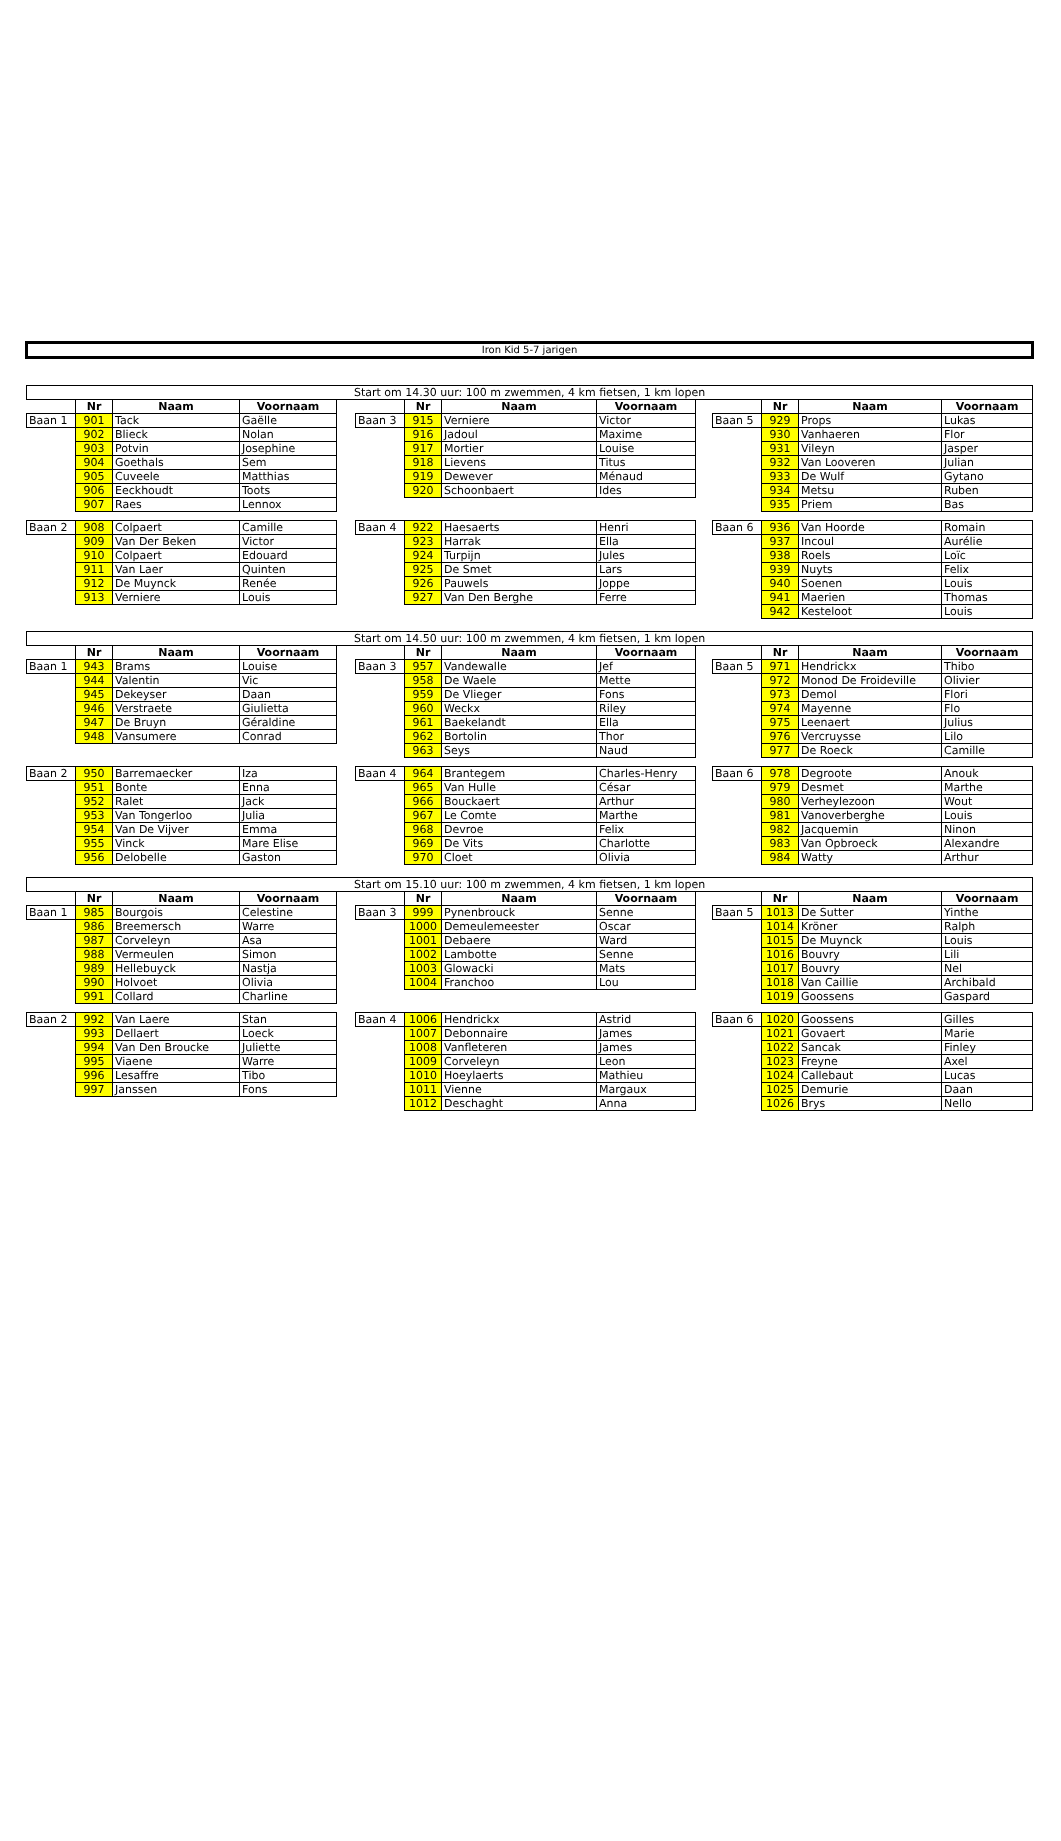Iron Kid 5-7 jarigen
| Start om 14.30 uur: 100 m zwemmen, 4 km fietsen, 1 km lopen | | | | | | | | | | | | | |
| --- | --- | --- | --- | --- | --- | --- | --- | --- | --- | --- | --- | --- | --- |
| | Nr | Naam | Voornaam | | | Nr | Naam | Voornaam | | | Nr | Naam | Voornaam |
| Baan 1 | 901 | Tack | Gaëlle | | Baan 3 | 915 | Verniere | Victor | | Baan 5 | 929 | Props | Lukas |
| | 902 | Blieck | Nolan | | | 916 | Jadoul | Maxime | | | 930 | Vanhaeren | Flor |
| | 903 | Potvin | Josephine | | | 917 | Mortier | Louise | | | 931 | Vileyn | Jasper |
| | 904 | Goethals | Sem | | | 918 | Lievens | Titus | | | 932 | Van Looveren | Julian |
| | 905 | Cuveele | Matthias | | | 919 | Dewever | Ménaud | | | 933 | De Wulf | Gytano |
| | 906 | Eeckhoudt | Toots | | | 920 | Schoonbaert | Ides | | | 934 | Metsu | Ruben |
| | 907 | Raes | Lennox | | | | | | | | 935 | Priem | Bas |
| Baan 2 | 908 | Colpaert | Camille | | Baan 4 | 922 | Haesaerts | Henri | | Baan 6 | 936 | Van Hoorde | Romain |
| | 909 | Van Der Beken | Victor | | | 923 | Harrak | Ella | | | 937 | Incoul | Aurélie |
| | 910 | Colpaert | Edouard | | | 924 | Turpijn | Jules | | | 938 | Roels | Loïc |
| | 911 | Van Laer | Quinten | | | 925 | De Smet | Lars | | | 939 | Nuyts | Felix |
| | 912 | De Muynck | Renée | | | 926 | Pauwels | Joppe | | | 940 | Soenen | Louis |
| | 913 | Verniere | Louis | | | 927 | Van Den Berghe | Ferre | | | 941 | Maerien | Thomas |
| | | | | | | | | | | | 942 | Kesteloot | Louis |
| Start om 14.50 uur: 100 m zwemmen, 4 km fietsen, 1 km lopen | | | | | | | | | | | | | |
| --- | --- | --- | --- | --- | --- | --- | --- | --- | --- | --- | --- | --- | --- |
| | Nr | Naam | Voornaam | | | Nr | Naam | Voornaam | | | Nr | Naam | Voornaam |
| Baan 1 | 943 | Brams | Louise | | Baan 3 | 957 | Vandewalle | Jef | | Baan 5 | 971 | Hendrickx | Thibo |
| | 944 | Valentin | Vic | | | 958 | De Waele | Mette | | | 972 | Monod De Froideville | Olivier |
| | 945 | Dekeyser | Daan | | | 959 | De Vlieger | Fons | | | 973 | Demol | Flori |
| | 946 | Verstraete | Giulietta | | | 960 | Weckx | Riley | | | 974 | Mayenne | Flo |
| | 947 | De Bruyn | Géraldine | | | 961 | Baekelandt | Ella | | | 975 | Leenaert | Julius |
| | 948 | Vansumere | Conrad | | | 962 | Bortolin | Thor | | | 976 | Vercruysse | Lilo |
| | | | | | | 963 | Seys | Naud | | | 977 | De Roeck | Camille |
| Baan 2 | 950 | Barremaecker | Iza | | Baan 4 | 964 | Brantegem | Charles-Henry | | Baan 6 | 978 | Degroote | Anouk |
| | 951 | Bonte | Enna | | | 965 | Van Hulle | César | | | 979 | Desmet | Marthe |
| | 952 | Ralet | Jack | | | 966 | Bouckaert | Arthur | | | 980 | Verheylezoon | Wout |
| | 953 | Van Tongerloo | Julia | | | 967 | Le Comte | Marthe | | | 981 | Vanoverberghe | Louis |
| | 954 | Van De Vijver | Emma | | | 968 | Devroe | Felix | | | 982 | Jacquemin | Ninon |
| | 955 | Vinck | Mare Elise | | | 969 | De Vits | Charlotte | | | 983 | Van Opbroeck | Alexandre |
| | 956 | Delobelle | Gaston | | | 970 | Cloet | Olivia | | | 984 | Watty | Arthur |
| Start om 15.10 uur: 100 m zwemmen, 4 km fietsen, 1 km lopen | | | | | | | | | | | | | |
| --- | --- | --- | --- | --- | --- | --- | --- | --- | --- | --- | --- | --- | --- |
| | Nr | Naam | Voornaam | | | Nr | Naam | Voornaam | | | Nr | Naam | Voornaam |
| Baan 1 | 985 | Bourgois | Celestine | | Baan 3 | 999 | Pynenbrouck | Senne | | Baan 5 | 1013 | De Sutter | Yinthe |
| | 986 | Breemersch | Warre | | | 1000 | Demeulemeester | Oscar | | | 1014 | Kröner | Ralph |
| | 987 | Corveleyn | Asa | | | 1001 | Debaere | Ward | | | 1015 | De Muynck | Louis |
| | 988 | Vermeulen | Simon | | | 1002 | Lambotte | Senne | | | 1016 | Bouvry | Lili |
| | 989 | Hellebuyck | Nastja | | | 1003 | Glowacki | Mats | | | 1017 | Bouvry | Nel |
| | 990 | Holvoet | Olivia | | | 1004 | Franchoo | Lou | | | 1018 | Van Caillie | Archibald |
| | 991 | Collard | Charline | | | | | | | | 1019 | Goossens | Gaspard |
| Baan 2 | 992 | Van Laere | Stan | | Baan 4 | 1006 | Hendrickx | Astrid | | Baan 6 | 1020 | Goossens | Gilles |
| | 993 | Dellaert | Loeck | | | 1007 | Debonnaire | James | | | 1021 | Govaert | Marie |
| | 994 | Van Den Broucke | Juliette | | | 1008 | Vanfleteren | James | | | 1022 | Sancak | Finley |
| | 995 | Viaene | Warre | | | 1009 | Corveleyn | Leon | | | 1023 | Freyne | Axel |
| | 996 | Lesaffre | Tibo | | | 1010 | Hoeylaerts | Mathieu | | | 1024 | Callebaut | Lucas |
| | 997 | Janssen | Fons | | | 1011 | Vienne | Margaux | | | 1025 | Demurie | Daan |
| | | | | | | 1012 | Deschaght | Anna | | | 1026 | Brys | Nello |